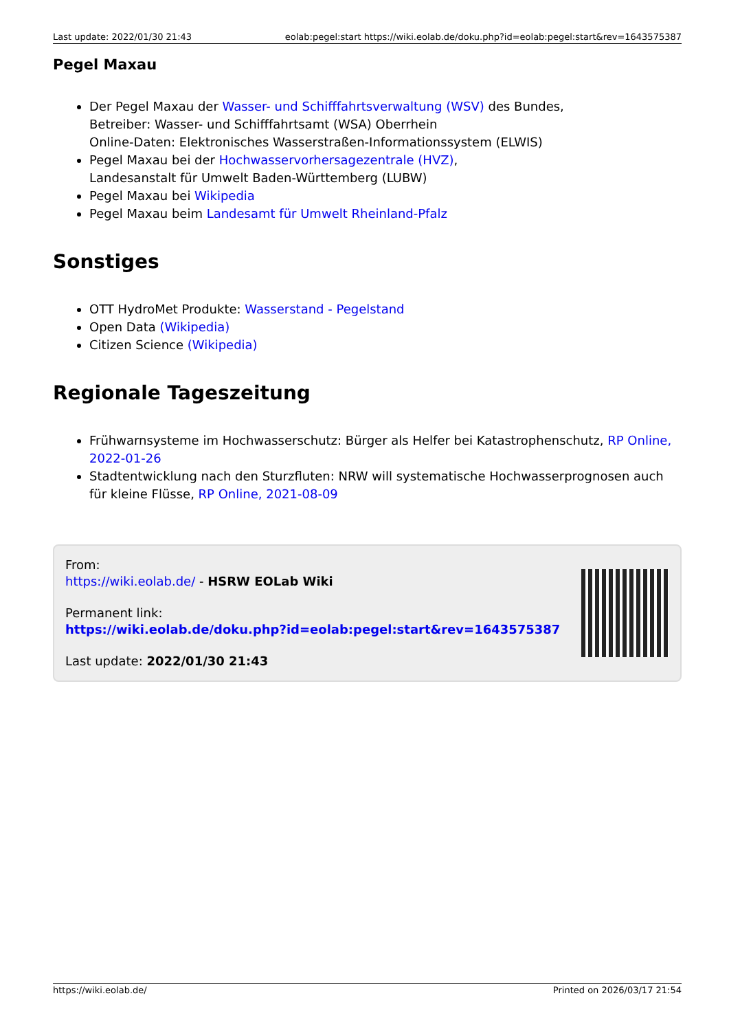Last update: 2022/01/30 21:43 eolab:pegel:start https://wiki.eolab.de/doku.php?id=eolab:pegel:start&rev=1643575387
Pegel Maxau
Der Pegel Maxau der Wasser- und Schifffahrtsverwaltung (WSV) des Bundes,
Betreiber: Wasser- und Schifffahrtsamt (WSA) Oberrhein
Online-Daten: Elektronisches Wasserstraßen-Informationssystem (ELWIS)
Pegel Maxau bei der Hochwasservorhersagezentrale (HVZ),
Landesanstalt für Umwelt Baden-Württemberg (LUBW)
Pegel Maxau bei Wikipedia
Pegel Maxau beim Landesamt für Umwelt Rheinland-Pfalz
Sonstiges
OTT HydroMet Produkte: Wasserstand - Pegelstand
Open Data (Wikipedia)
Citizen Science (Wikipedia)
Regionale Tageszeitung
Frühwarnsysteme im Hochwasserschutz: Bürger als Helfer bei Katastrophenschutz, RP Online, 2022-01-26
Stadtentwicklung nach den Sturzfluten: NRW will systematische Hochwasserprognosen auch für kleine Flüsse, RP Online, 2021-08-09
From:
https://wiki.eolab.de/ - HSRW EOLab Wiki
Permanent link:
https://wiki.eolab.de/doku.php?id=eolab:pegel:start&rev=1643575387
Last update: 2022/01/30 21:43
https://wiki.eolab.de/ Printed on 2026/03/17 21:54